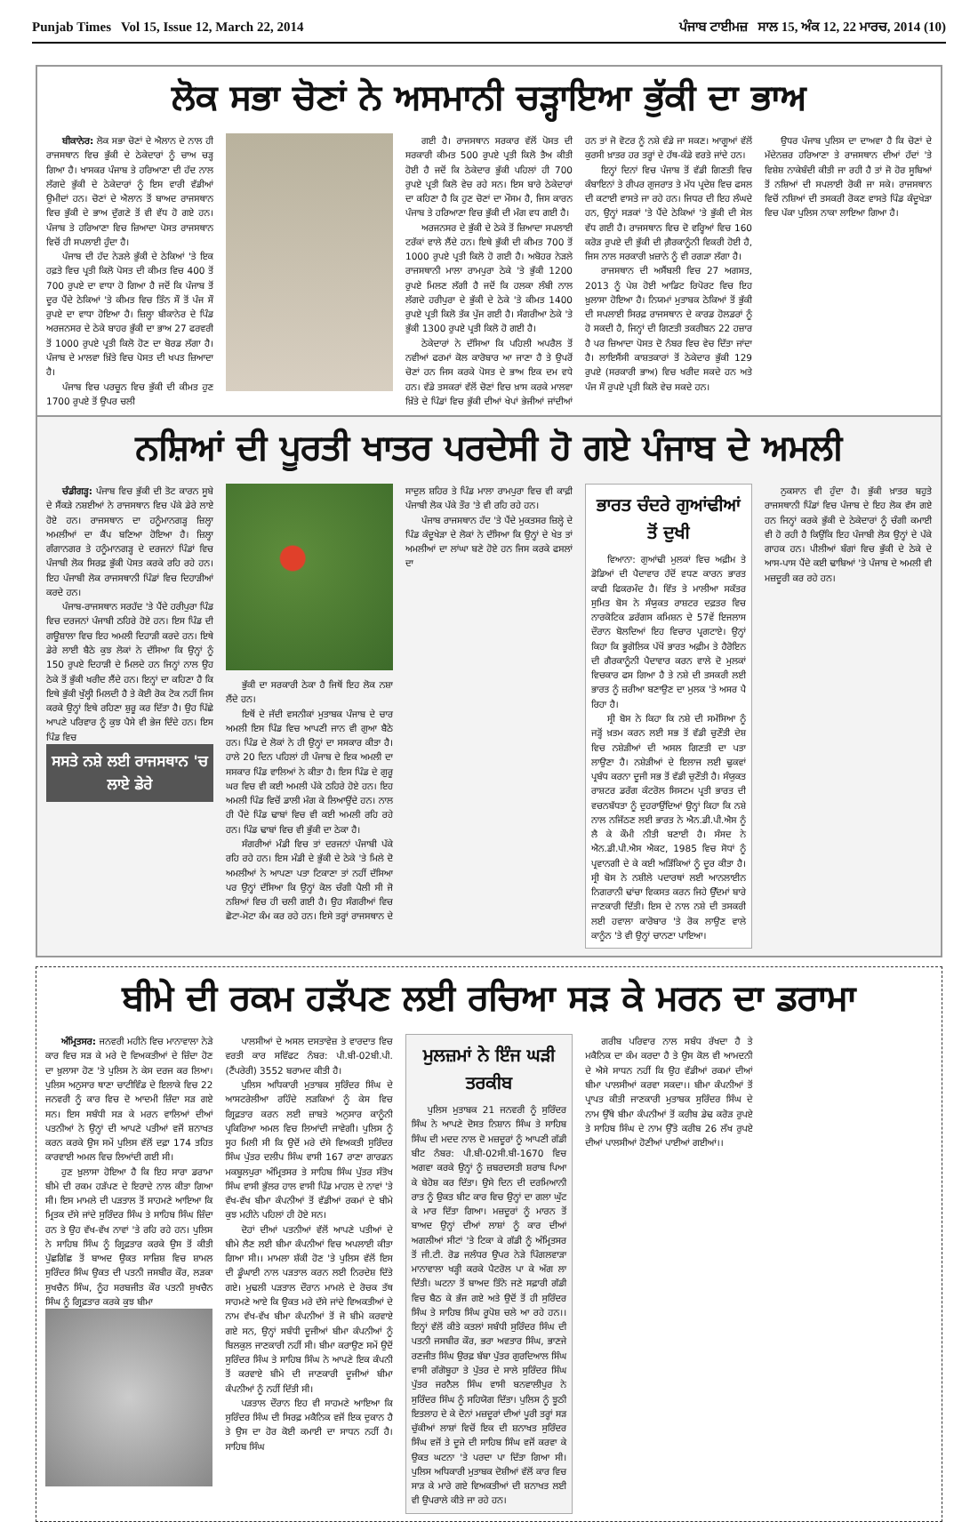Punjab Times Vol 15, Issue 12, March 22, 2014 ਪੰਜਾਬ ਟਾਈਮਜ਼ ਸਾਲ 15, ਅੰਕ 12, 22 ਮਾਰਚ, 2014 (10)
ਲੋਕ ਸਭਾ ਚੋਣਾਂ ਨੇ ਅਸਮਾਨੀ ਚੜ੍ਹਾਇਆ ਭੁੱਕੀ ਦਾ ਭਾਅ
ਬੀਕਾਨੇਰ: ਲੋਕ ਸਭਾ ਚੋਣਾਂ ਦੇ ਐਲਾਨ ਦੇ ਨਾਲ ਹੀ ਰਾਜਸਥਾਨ ਵਿਚ ਭੁੱਕੀ ਦੇ ਠੇਕੇਦਾਰਾਂ ਨੂੰ ਚਾਅ ਚੜ੍ਹ ਗਿਆ ਹੈ। ਖਾਸਕਰ ਪੰਜਾਬ ਤੇ ਹਰਿਆਣਾ ਦੀ ਹੱਦ ਨਾਲ ਲੱਗਦੇ ਭੁੱਕੀ ਦੇ ਠੇਕੇਦਾਰਾਂ ਨੂੰ ਇਸ ਵਾਰੀ ਵੱਡੀਆਂ ਉਮੀਦਾਂ ਹਨ। ਚੋਣਾਂ ਦੇ ਐਲਾਨ ਤੋਂ ਬਾਅਦ ਰਾਜਸਥਾਨ ਵਿਚ ਭੁੱਕੀ ਦੇ ਭਾਅ ਦੁੱਗਣੇ ਤੋਂ ਵੀ ਵੱਧ ਹੋ ਗਏ ਹਨ। ਪੰਜਾਬ ਤੇ ਹਰਿਆਣਾ ਵਿਚ ਜ਼ਿਆਦਾ ਪੋਸਤ ਰਾਜਸਥਾਨ ਵਿਚੋਂ ਹੀ ਸਪਲਾਈ ਹੁੰਦਾ ਹੈ।
ਪੰਜਾਬ ਦੀ ਹੱਦ ਨੇੜਲੇ ਭੁੱਕੀ ਦੇ ਠੇਕਿਆਂ 'ਤੇ ਇਕ ਹਫ਼ਤੇ ਵਿਚ ਪ੍ਰਤੀ ਕਿਲੋ ਪੋਸਤ ਦੀ ਕੀਮਤ ਵਿਚ 400 ਤੋਂ 700 ਰੁਪਏ ਦਾ ਵਾਧਾ ਹੋ ਗਿਆ ਹੈ ਜਦੋਂ ਕਿ ਪੰਜਾਬ ਤੋਂ ਦੂਰ ਪੈਂਦੇ ਠੇਕਿਆਂ 'ਤੇ ਕੀਮਤ ਵਿਚ ਤਿੰਨ ਸੌ ਤੋਂ ਪੰਜ ਸੌ ਰੁਪਏ ਦਾ ਵਾਧਾ ਹੋਇਆ ਹੈ। ਜ਼ਿਲ੍ਹਾ ਬੀਕਾਨੇਰ ਦੇ ਪਿੰਡ ਅਰਜਨਸਰ ਦੇ ਠੇਕੇ ਬਾਹਰ ਭੁੱਕੀ ਦਾ ਭਾਅ 27 ਫਰਵਰੀ ਤੋਂ 1000 ਰੁਪਏ ਪ੍ਰਤੀ ਕਿਲੋ ਹੋਣ ਦਾ ਬੋਰਡ ਲੱਗਾ ਹੈ। ਪੰਜਾਬ ਦੇ ਮਾਲਵਾ ਖ਼ਿੱਤੇ ਵਿਚ ਪੋਸਤ ਦੀ ਖਪਤ ਜ਼ਿਆਦਾ ਹੈ।
ਪੰਜਾਬ ਵਿਚ ਪਰਚੂਨ ਵਿਚ ਭੁੱਕੀ ਦੀ ਕੀਮਤ ਹੁਣ 1700 ਰੁਪਏ ਤੋਂ ਉਪਰ ਚਲੀ
ਗਈ ਹੈ। ਰਾਜਸਥਾਨ ਸਰਕਾਰ ਵੱਲੋਂ ਪੋਸਤ ਦੀ ਸਰਕਾਰੀ ਕੀਮਤ 500 ਰੁਪਏ ਪ੍ਰਤੀ ਕਿਲੋ ਤੈਅ ਕੀਤੀ ਹੋਈ ਹੈ ਜਦੋਂ ਕਿ ਠੇਕੇਦਾਰ ਭੁੱਕੀ ਪਹਿਲਾਂ ਹੀ 700 ਰੁਪਏ ਪ੍ਰਤੀ ਕਿਲੋ ਵੇਚ ਰਹੇ ਸਨ। ਇਸ ਬਾਰੇ ਠੇਕੇਦਾਰਾਂ ਦਾ ਕਹਿਣਾ ਹੈ ਕਿ ਹੁਣ ਚੋਣਾਂ ਦਾ ਮੌਸਮ ਹੈ, ਜਿਸ ਕਾਰਨ ਪੰਜਾਬ ਤੇ ਹਰਿਆਣਾ ਵਿਚ ਭੁੱਕੀ ਦੀ ਮੰਗ ਵਧ ਗਈ ਹੈ।
ਅਰਜਨਸਰ ਦੇ ਭੁੱਕੀ ਦੇ ਠੇਕੇ ਤੋਂ ਜ਼ਿਆਦਾ ਸਪਲਾਈ ਟਰੱਕਾਂ ਵਾਲੇ ਲੈਂਦੇ ਹਨ। ਇਥੇ ਭੁੱਕੀ ਦੀ ਕੀਮਤ 700 ਤੋਂ 1000 ਰੁਪਏ ਪ੍ਰਤੀ ਕਿਲੋ ਹੋ ਗਈ ਹੈ। ਅਬੋਹਰ ਨੇੜਲੇ ਰਾਜਸਥਾਨੀ ਮਾਲਾ ਰਾਮਪੁਰਾ ਠੇਕੇ 'ਤੇ ਭੁੱਕੀ 1200 ਰੁਪਏ ਮਿਲਣ ਲੱਗੀ ਹੈ ਜਦੋਂ ਕਿ ਹਲਕਾ ਲੰਬੀ ਨਾਲ ਲੱਗਦੇ ਹਰੀਪੁਰਾ ਦੇ ਭੁੱਕੀ ਦੇ ਠੇਕੇ 'ਤੇ ਕੀਮਤ 1400 ਰੁਪਏ ਪ੍ਰਤੀ ਕਿਲੋ ਤੱਕ ਪੁੱਜ ਗਈ ਹੈ। ਸੰਗਰੀਆ ਠੇਕੇ 'ਤੇ ਭੁੱਕੀ 1300 ਰੁਪਏ ਪ੍ਰਤੀ ਕਿਲੋ ਹੋ ਗਈ ਹੈ।
ਠੇਕੇਦਾਰਾਂ ਨੇ ਦੱਸਿਆ ਕਿ ਪਹਿਲੀ ਅਪਰੈਲ ਤੋਂ ਨਵੀਆਂ ਫਰਮਾਂ ਕੋਲ ਕਾਰੋਬਾਰ ਆ ਜਾਣਾ ਹੈ ਤੇ ਉਪਰੋਂ ਚੋਣਾਂ ਹਨ ਜਿਸ ਕਰਕੇ ਪੋਸਤ ਦੇ ਭਾਅ ਇਕ ਦਮ ਵਧੇ ਹਨ। ਵੱਡੇ ਤਸਕਰਾਂ ਵੱਲੋਂ ਚੋਣਾਂ ਵਿਚ ਖ਼ਾਸ ਕਰਕੇ ਮਾਲਵਾ ਖ਼ਿੱਤੇ ਦੇ ਪਿੰਡਾਂ ਵਿਚ ਭੁੱਕੀ ਦੀਆਂ ਖੇਪਾਂ ਭੇਜੀਆਂ ਜਾਂਦੀਆਂ ਹਨ ਤਾਂ ਜੋ ਵੋਟਰ ਨੂੰ ਨਸ਼ੇ ਵੰਡੇ ਜਾ ਸਕਣ। ਆਗੂਆਂ ਵੱਲੋਂ ਕੁਰਸੀ ਖ਼ਾਤਰ ਹਰ ਤਰ੍ਹਾਂ ਦੇ ਹੱਥ-ਕੰਡੇ ਵਰਤੇ ਜਾਂਦੇ ਹਨ।
ਇਨ੍ਹਾਂ ਦਿਨਾਂ ਵਿਚ ਪੰਜਾਬ ਤੋਂ ਵੱਡੀ ਗਿਣਤੀ ਵਿਚ ਕੰਬਾਇਨਾਂ ਤੇ ਰੀਪਰ ਗੁਜਰਾਤ ਤੇ ਮੱਧ ਪ੍ਰਦੇਸ਼ ਵਿਚ ਫਸਲ ਦੀ ਕਟਾਈ ਵਾਸਤੇ ਜਾ ਰਹੇ ਹਨ। ਜਿਧਰ ਦੀ ਇਹ ਲੰਘਦੇ ਹਨ, ਉਨ੍ਹਾਂ ਸੜਕਾਂ 'ਤੇ ਪੈਂਦੇ ਠੇਕਿਆਂ 'ਤੇ ਭੁੱਕੀ ਦੀ ਸੇਲ ਵੱਧ ਗਈ ਹੈ। ਰਾਜਸਥਾਨ ਵਿਚ ਦੋ ਵਰ੍ਹਿਆਂ ਵਿਚ 160 ਕਰੋੜ ਰੁਪਏ ਦੀ ਭੁੱਕੀ ਦੀ ਗ਼ੈਰਕਾਨੂੰਨੀ ਵਿਕਰੀ ਹੋਈ ਹੈ, ਜਿਸ ਨਾਲ ਸਰਕਾਰੀ ਖ਼ਜ਼ਾਨੇ ਨੂੰ ਵੀ ਰਗੜਾ ਲੱਗਾ ਹੈ।
ਰਾਜਸਥਾਨ ਦੀ ਅਸੈਂਬਲੀ ਵਿਚ 27 ਅਗਸਤ, 2013 ਨੂੰ ਪੇਸ਼ ਹੋਈ ਆਡਿਟ ਰਿਪੋਰਟ ਵਿਚ ਇਹ ਖ਼ੁਲਾਸਾ ਹੋਇਆ ਹੈ। ਨਿਯਮਾਂ ਮੁਤਾਬਕ ਠੇਕਿਆਂ ਤੋਂ ਭੁੱਕੀ ਦੀ ਸਪਲਾਈ ਸਿਰਫ਼ ਰਾਜਸਥਾਨ ਦੇ ਕਾਰਡ ਹੋਲਡਰਾਂ ਨੂੰ ਹੋ ਸਕਦੀ ਹੈ, ਜਿਨ੍ਹਾਂ ਦੀ ਗਿਣਤੀ ਤਕਰੀਬਨ 22 ਹਜ਼ਾਰ ਹੈ ਪਰ ਜ਼ਿਆਦਾ ਪੋਸਤ ਦੋ ਨੰਬਰ ਵਿਚ ਵੇਚ ਦਿੱਤਾ ਜਾਂਦਾ ਹੈ। ਲਾਇਸੈਂਸੀ ਕਾਸ਼ਤਕਾਰਾਂ ਤੋਂ ਠੇਕੇਦਾਰ ਭੁੱਕੀ 129 ਰੁਪਏ (ਸਰਕਾਰੀ ਭਾਅ) ਵਿਚ ਖਰੀਦ ਸਕਦੇ ਹਨ ਅਤੇ ਪੰਜ ਸੌ ਰੁਪਏ ਪ੍ਰਤੀ ਕਿਲੋ ਵੇਚ ਸਕਦੇ ਹਨ।
ਉਧਰ ਪੰਜਾਬ ਪੁਲਿਸ ਦਾ ਦਾਅਵਾ ਹੈ ਕਿ ਚੋਣਾਂ ਦੇ ਮੱਦੇਨਜ਼ਰ ਹਰਿਆਣਾ ਤੇ ਰਾਜਸਥਾਨ ਦੀਆਂ ਹੱਦਾਂ 'ਤੇ ਵਿਸ਼ੇਸ਼ ਨਾਕੇਬੰਦੀ ਕੀਤੀ ਜਾ ਰਹੀ ਹੈ ਤਾਂ ਜੋ ਹੋਰ ਸੂਬਿਆਂ ਤੋਂ ਨਸ਼ਿਆਂ ਦੀ ਸਪਲਾਈ ਰੋਕੀ ਜਾ ਸਕੇ। ਰਾਜਸਥਾਨ ਵਿਚੋਂ ਨਸ਼ਿਆਂ ਦੀ ਤਸਕਰੀ ਰੋਕਣ ਵਾਸਤੇ ਪਿੰਡ ਕੰਦੂਖੇੜਾ ਵਿਚ ਪੱਕਾ ਪੁਲਿਸ ਨਾਕਾ ਲਾਇਆ ਗਿਆ ਹੈ।
ਨਸ਼ਿਆਂ ਦੀ ਪੂਰਤੀ ਖਾਤਰ ਪਰਦੇਸੀ ਹੋ ਗਏ ਪੰਜਾਬ ਦੇ ਅਮਲੀ
ਚੰਡੀਗੜ੍ਹ: ਪੰਜਾਬ ਵਿਚ ਭੁੱਕੀ ਦੀ ਤੋਟ ਕਾਰਨ ਸੂਬੇ ਦੇ ਸੈਂਕੜੇ ਨਸ਼ਈਆਂ ਨੇ ਰਾਜਸਥਾਨ ਵਿਚ ਪੱਕੇ ਡੇਰੇ ਲਾਏ ਹੋਏ ਹਨ। ਰਾਜਸਥਾਨ ਦਾ ਹਨੂੰਮਾਨਗੜ੍ਹ ਜ਼ਿਲ੍ਹਾ ਅਮਲੀਆਂ ਦਾ ਕੈਂਪ ਬਣਿਆ ਹੋਇਆ ਹੈ। ਜ਼ਿਲ੍ਹਾ ਗੰਗਾਨਗਰ ਤੇ ਹਨੂੰਮਾਨਗੜ੍ਹ ਦੇ ਦਰਜਨਾਂ ਪਿੰਡਾਂ ਵਿਚ ਪੰਜਾਬੀ ਲੋਕ ਸਿਰਫ਼ ਭੁੱਕੀ ਪੋਸਤ ਕਰਕੇ ਰਹਿ ਰਹੇ ਹਨ। ਇਹ ਪੰਜਾਬੀ ਲੋਕ ਰਾਜਸਥਾਨੀ ਪਿੰਡਾਂ ਵਿਚ ਦਿਹਾੜੀਆਂ ਕਰਦੇ ਹਨ।
ਪੰਜਾਬ-ਰਾਜਸਥਾਨ ਸਰਹੱਦ 'ਤੇ ਪੈਂਦੇ ਹਰੀਪੁਰਾ ਪਿੰਡ ਵਿਚ ਦਰਜਨਾਂ ਪੰਜਾਬੀ ਠਹਿਰੇ ਹੋਏ ਹਨ। ਇਸ ਪਿੰਡ ਦੀ ਗਊਸ਼ਾਲਾ ਵਿਚ ਇਹ ਅਮਲੀ ਦਿਹਾੜੀ ਕਰਦੇ ਹਨ। ਇਥੇ ਡੇਰੇ ਲਾਈ ਬੈਠੇ ਕੁਝ ਲੋਕਾਂ ਨੇ ਦੱਸਿਆ ਕਿ ਉਨ੍ਹਾਂ ਨੂੰ 150 ਰੁਪਏ ਦਿਹਾੜੀ ਦੇ ਮਿਲਦੇ ਹਨ ਜਿਨ੍ਹਾਂ ਨਾਲ ਉਹ ਠੇਕੇ ਤੋਂ ਭੁੱਕੀ ਖਰੀਦ ਲੈਂਦੇ ਹਨ। ਇਨ੍ਹਾਂ ਦਾ ਕਹਿਣਾ ਹੈ ਕਿ ਇਥੇ ਭੁੱਕੀ ਖੁੱਲ੍ਹੀ ਮਿਲਦੀ ਹੈ ਤੇ ਕੋਈ ਰੋਕ ਟੋਕ ਨਹੀਂ ਜਿਸ ਕਰਕੇ ਉਨ੍ਹਾਂ ਇਥੇ ਰਹਿਣਾ ਸ਼ੁਰੂ ਕਰ ਦਿੱਤਾ ਹੈ। ਉਹ ਪਿੱਛੇ ਆਪਣੇ ਪਰਿਵਾਰ ਨੂੰ ਕੁਝ ਪੈਸੇ ਵੀ ਭੇਜ ਦਿੰਦੇ ਹਨ। ਇਸ ਪਿੰਡ ਵਿਚ
ਸਸਤੇ ਨਸ਼ੇ ਲਈ ਰਾਜਸਥਾਨ 'ਚ ਲਾਏ ਡੇਰੇ
ਭੁੱਕੀ ਦਾ ਸਰਕਾਰੀ ਠੇਕਾ ਹੈ ਜਿਥੋਂ ਇਹ ਲੋਕ ਨਸ਼ਾ ਲੈਂਦੇ ਹਨ।
ਇਥੋਂ ਦੇ ਜੱਦੀ ਵਸਨੀਕਾਂ ਮੁਤਾਬਕ ਪੰਜਾਬ ਦੇ ਚਾਰ ਅਮਲੀ ਇਸ ਪਿੰਡ ਵਿਚ ਆਪਣੀ ਜਾਨ ਵੀ ਗੁਆ ਬੈਠੇ ਹਨ। ਪਿੰਡ ਦੇ ਲੋਕਾਂ ਨੇ ਹੀ ਉਨ੍ਹਾਂ ਦਾ ਸਸਕਾਰ ਕੀਤਾ ਹੈ। ਹਾਲੇ 20 ਦਿਨ ਪਹਿਲਾਂ ਹੀ ਪੰਜਾਬ ਦੇ ਇਕ ਅਮਲੀ ਦਾ ਸਸਕਾਰ ਪਿੰਡ ਵਾਲਿਆਂ ਨੇ ਕੀਤਾ ਹੈ। ਇਸ ਪਿੰਡ ਦੇ ਗੁਰੂ ਘਰ ਵਿਚ ਵੀ ਕਈ ਅਮਲੀ ਪੱਕੇ ਠਹਿਰੇ ਹੋਏ ਹਨ। ਇਹ ਅਮਲੀ ਪਿੰਡ ਵਿਚੋਂ ਡਾਲੀ ਮੰਗ ਕੇ ਲਿਆਉਂਦੇ ਹਨ। ਨਾਲ ਹੀ ਪੈਂਦੇ ਪਿੰਡ ਢਾਬਾਂ ਵਿਚ ਵੀ ਕਈ ਅਮਲੀ ਰਹਿ ਰਹੇ ਹਨ। ਪਿੰਡ ਢਾਬਾਂ ਵਿਚ ਵੀ ਭੁੱਕੀ ਦਾ ਠੇਕਾ ਹੈ।
ਸੰਗਰੀਆਂ ਮੰਡੀ ਵਿਚ ਤਾਂ ਦਰਜਨਾਂ ਪੰਜਾਬੀ ਪੱਕੇ ਰਹਿ ਰਹੇ ਹਨ। ਇਸ ਮੰਡੀ ਦੇ ਭੁੱਕੀ ਦੇ ਠੇਕੇ 'ਤੇ ਮਿਲੇ ਦੋ ਅਮਲੀਆਂ ਨੇ ਆਪਣਾ ਪਤਾ ਟਿਕਾਣਾ ਤਾਂ ਨਹੀਂ ਦੱਸਿਆ ਪਰ ਉਨ੍ਹਾਂ ਦੱਸਿਆ ਕਿ ਉਨ੍ਹਾਂ ਕੋਲ ਚੰਗੀ ਪੈਲੀ ਸੀ ਜੋ ਨਸ਼ਿਆਂ ਵਿਚ ਹੀ ਚਲੀ ਗਈ ਹੈ। ਉਹ ਸੰਗਰੀਆਂ ਵਿਚ ਛੋਟਾ-ਮੋਟਾ ਕੰਮ ਕਰ ਰਹੇ ਹਨ। ਇਸੇ ਤਰ੍ਹਾਂ ਰਾਜਸਥਾਨ ਦੇ ਸਾਦੁਲ ਸ਼ਹਿਰ ਤੇ ਪਿੰਡ ਮਾਲਾ ਰਾਮਪੁਰਾ ਵਿਚ ਵੀ ਕਾਫ਼ੀ ਪੰਜਾਬੀ ਲੋਕ ਪੱਕੇ ਤੌਰ 'ਤੇ ਵੀ ਰਹਿ ਰਹੇ ਹਨ।
ਪੰਜਾਬ ਰਾਜਸਥਾਨ ਹੱਦ 'ਤੇ ਪੈਂਦੇ ਮੁਕਤਸਰ ਜ਼ਿਲ੍ਹੇ ਦੇ ਪਿੰਡ ਕੰਦੂਖੇੜਾ ਦੇ ਲੋਕਾਂ ਨੇ ਦੱਸਿਆ ਕਿ ਉਨ੍ਹਾਂ ਦੇ ਖੇਤ ਤਾਂ ਅਮਲੀਆਂ ਦਾ ਲਾਂਘਾ ਬਣੇ ਹੋਏ ਹਨ ਜਿਸ ਕਰਕੇ ਫਸਲਾਂ ਦਾ
ਭਾਰਤ ਚੰਦਰੇ ਗੁਆਂਢੀਆਂ ਤੋਂ ਦੁਖੀ
ਵਿਆਨਾ: ਗੁਆਂਢੀ ਮੁਲਕਾਂ ਵਿਚ ਅਫ਼ੀਮ ਤੇ ਡੋਡਿਆਂ ਦੀ ਪੈਦਾਵਾਰ ਹੱਦੋਂ ਵਧਣ ਕਾਰਨ ਭਾਰਤ ਕਾਫੀ ਫਿਕਰਮੰਦ ਹੈ। ਵਿੱਤ ਤੇ ਮਾਲੀਆ ਸਕੱਤਰ ਸੁਮਿਤ ਬੋਸ ਨੇ ਸੰਯੁਕਤ ਰਾਸ਼ਟਰ ਦਫ਼ਤਰ ਵਿਚ ਨਾਰਕੋਟਿਕ ਡਰੱਗਸ ਕਮਿਸ਼ਨ ਦੇ 57ਵੇਂ ਇਜਲਾਸ ਦੌਰਾਨ ਬੋਲਦਿਆਂ ਇਹ ਵਿਚਾਰ ਪ੍ਰਗਟਾਏ। ਉਨ੍ਹਾਂ ਕਿਹਾ ਕਿ ਭੂਗੋਲਿਕ ਪੱਖੋਂ ਭਾਰਤ ਅਫ਼ੀਮ ਤੇ ਹੈਰੋਇਨ ਦੀ ਗੈਰਕਾਨੂੰਨੀ ਪੈਦਾਵਾਰ ਕਰਨ ਵਾਲੇ ਦੋ ਮੁਲਕਾਂ ਵਿਚਕਾਰ ਫਸ ਗਿਆ ਹੈ ਤੇ ਨਸ਼ੇ ਦੀ ਤਸਕਰੀ ਲਈ ਭਾਰਤ ਨੂੰ ਜ਼ਰੀਆ ਬਣਾਉਣ ਦਾ ਮੁਲਕ 'ਤੇ ਅਸਰ ਪੈ ਰਿਹਾ ਹੈ।
ਸ੍ਰੀ ਬੋਸ ਨੇ ਕਿਹਾ ਕਿ ਨਸ਼ੇ ਦੀ ਸਮੱਸਿਆ ਨੂੰ ਜੜ੍ਹੋਂ ਖ਼ਤਮ ਕਰਨ ਲਈ ਸਭ ਤੋਂ ਵੱਡੀ ਚੁਣੌਤੀ ਦੇਸ਼ ਵਿਚ ਨਸ਼ੇੜੀਆਂ ਦੀ ਅਸਲ ਗਿਣਤੀ ਦਾ ਪਤਾ ਲਾਉਣਾ ਹੈ। ਨਸ਼ੇੜੀਆਂ ਦੇ ਇਲਾਜ ਲਈ ਢੁਕਵਾਂ ਪ੍ਰਬੰਧ ਕਰਨਾ ਦੂਜੀ ਸਭ ਤੋਂ ਵੱਡੀ ਚੁਣੌਤੀ ਹੈ। ਸੰਯੁਕਤ ਰਾਸ਼ਟਰ ਡਰੱਗ ਕੰਟਰੋਲ ਸਿਸਟਮ ਪ੍ਰਤੀ ਭਾਰਤ ਦੀ ਵਚਨਬੱਧਤਾ ਨੂੰ ਦੁਹਰਾਉਂਦਿਆਂ ਉਨ੍ਹਾਂ ਕਿਹਾ ਕਿ ਨਸ਼ੇ ਨਾਲ ਨਜਿੱਠਣ ਲਈ ਭਾਰਤ ਨੇ ਐਨ.ਡੀ.ਪੀ.ਐਸ ਨੂੰ ਲੈ ਕੇ ਕੌਮੀ ਨੀਤੀ ਬਣਾਈ ਹੈ। ਸੰਸਦ ਨੇ ਐਨ.ਡੀ.ਪੀ.ਐਸ ਐਕਟ, 1985 ਵਿਚ ਸੋਧਾਂ ਨੂੰ ਪ੍ਰਵਾਨਗੀ ਦੇ ਕੇ ਕਈ ਅੜਿੱਕਿਆਂ ਨੂੰ ਦੂਰ ਕੀਤਾ ਹੈ। ਸ੍ਰੀ ਬੋਸ ਨੇ ਨਸ਼ੀਲੇ ਪਦਾਰਥਾਂ ਲਈ ਆਨਲਾਈਨ ਨਿਗਰਾਨੀ ਢਾਂਚਾ ਵਿਕਸਤ ਕਰਨ ਜਿਹੇ ਉੱਦਮਾਂ ਬਾਰੇ ਜਾਣਕਾਰੀ ਦਿੱਤੀ। ਇਸ ਦੇ ਨਾਲ ਨਸ਼ੇ ਦੀ ਤਸਕਰੀ ਲਈ ਹਵਾਲਾ ਕਾਰੋਬਾਰ 'ਤੇ ਰੋਕ ਲਾਉਣ ਵਾਲੇ ਕਾਨੂੰਨ 'ਤੇ ਵੀ ਉਨ੍ਹਾਂ ਚਾਨਣਾ ਪਾਇਆ।
ਨੁਕਸਾਨ ਵੀ ਹੁੰਦਾ ਹੈ। ਭੁੱਕੀ ਖ਼ਾਤਰ ਬਹੁਤੇ ਰਾਜਸਥਾਨੀ ਪਿੰਡਾਂ ਵਿਚ ਪੰਜਾਬ ਦੇ ਇਹ ਲੋਕ ਵੱਸ ਗਏ ਹਨ ਜਿਨ੍ਹਾਂ ਕਰਕੇ ਭੁੱਕੀ ਦੇ ਠੇਕੇਦਾਰਾਂ ਨੂੰ ਚੰਗੀ ਕਮਾਈ ਵੀ ਹੋ ਰਹੀ ਹੈ ਕਿਉਂਕਿ ਇਹ ਪੰਜਾਬੀ ਲੋਕ ਉਨ੍ਹਾਂ ਦੇ ਪੱਕੇ ਗਾਹਕ ਹਨ। ਪੀਲੀਆਂ ਬੰਗਾਂ ਵਿਚ ਭੁੱਕੀ ਦੇ ਠੇਕੇ ਦੇ ਆਸ-ਪਾਸ ਪੈਂਦੇ ਕਈ ਢਾਬਿਆਂ 'ਤੇ ਪੰਜਾਬ ਦੇ ਅਮਲੀ ਵੀ ਮਜ਼ਦੂਰੀ ਕਰ ਰਹੇ ਹਨ।
ਬੀਮੇ ਦੀ ਰਕਮ ਹੜੱਪਣ ਲਈ ਰਚਿਆ ਸੜ ਕੇ ਮਰਨ ਦਾ ਡਰਾਮਾ
ਅੰਮ੍ਰਿਤਸਰ: ਜਨਵਰੀ ਮਹੀਨੇ ਵਿਚ ਮਾਨਾਵਾਲਾ ਨੇੜੇ ਕਾਰ ਵਿਚ ਸੜ ਕੇ ਮਰੇ ਦੋ ਵਿਅਕਤੀਆਂ ਦੇ ਜ਼ਿੰਦਾ ਹੋਣ ਦਾ ਖ਼ੁਲਾਸਾ ਹੋਣ 'ਤੇ ਪੁਲਿਸ ਨੇ ਕੇਸ ਦਰਜ ਕਰ ਲਿਆ। ਪੁਲਿਸ ਅਨੁਸਾਰ ਥਾਣਾ ਚਾਟੀਵਿੰਡ ਦੇ ਇਲਾਕੇ ਵਿਚ 22 ਜਨਵਰੀ ਨੂੰ ਕਾਰ ਵਿਚ ਦੋ ਆਦਮੀ ਜ਼ਿੰਦਾ ਸੜ ਗਏ ਸਨ। ਇਸ ਸਬੰਧੀ ਸੜ ਕੇ ਮਰਨ ਵਾਲਿਆਂ ਦੀਆਂ ਪਤਨੀਆਂ ਨੇ ਉਨ੍ਹਾਂ ਦੀ ਆਪਣੇ ਪਤੀਆਂ ਵਜੋਂ ਸ਼ਨਾਖਤ ਕਰਨ ਕਰਕੇ ਉਸ ਸਮੇਂ ਪੁਲਿਸ ਵੱਲੋਂ ਦਫ਼ਾ 174 ਤਹਿਤ ਕਾਰਵਾਈ ਅਮਲ ਵਿਚ ਲਿਆਂਦੀ ਗਈ ਸੀ।
ਹੁਣ ਖ਼ੁਲਾਸਾ ਹੋਇਆ ਹੈ ਕਿ ਇਹ ਸਾਰਾ ਡਰਾਮਾ ਬੀਮੇ ਦੀ ਰਕਮ ਹੜੱਪਣ ਦੇ ਇਰਾਦੇ ਨਾਲ ਕੀਤਾ ਗਿਆ ਸੀ। ਇਸ ਮਾਮਲੇ ਦੀ ਪੜਤਾਲ ਤੋਂ ਸਾਹਮਣੇ ਆਇਆ ਕਿ ਮ੍ਰਿਤਕ ਦੱਸੇ ਜਾਂਦੇ ਸੁਰਿੰਦਰ ਸਿੰਘ ਤੇ ਸਾਹਿਬ ਸਿੰਘ ਜ਼ਿੰਦਾ ਹਨ ਤੇ ਉਹ ਵੱਖ-ਵੱਖ ਨਾਵਾਂ 'ਤੇ ਰਹਿ ਰਹੇ ਹਨ। ਪੁਲਿਸ ਨੇ ਸਾਹਿਬ ਸਿੰਘ ਨੂੰ ਗ੍ਰਿਫ਼ਤਾਰ ਕਰਕੇ ਉਸ ਤੋਂ ਕੀਤੀ ਪੁੱਛਗਿੱਛ ਤੋਂ ਬਾਅਦ ਉਕਤ ਸਾਜ਼ਿਸ਼ ਵਿਚ ਸ਼ਾਮਲ ਸੁਰਿੰਦਰ ਸਿੰਘ ਉਕਤ ਦੀ ਪਤਨੀ ਜਸਬੀਰ ਕੌਰ, ਲੜਕਾ ਸੁਖਚੈਨ ਸਿੰਘ, ਨੂੰਹ ਸਰਬਜੀਤ ਕੌਰ ਪਤਨੀ ਸੁਖਚੈਨ ਸਿੰਘ ਨੂੰ ਗ੍ਰਿਫ਼ਤਾਰ ਕਰਕੇ ਕੁਝ ਬੀਮਾ
ਪਾਲਸੀਆਂ ਦੇ ਅਸਲ ਦਸਤਾਵੇਜ਼ ਤੇ ਵਾਰਦਾਤ ਵਿਚ ਵਰਤੀ ਕਾਰ ਸਵਿੱਫਟ ਨੰਬਰ: ਪੀ.ਬੀ-02ਬੀ.ਪੀ.(ਟੈਂਪਰੇਰੀ) 3552 ਬਰਾਮਦ ਕੀਤੀ ਹੈ।
ਪੁਲਿਸ ਅਧਿਕਾਰੀ ਮੁਤਾਬਕ ਸੁਰਿੰਦਰ ਸਿੰਘ ਦੇ ਆਸਟਰੇਲੀਆ ਰਹਿੰਦੇ ਲੜਕਿਆਂ ਨੂੰ ਕੇਸ ਵਿਚ ਗ੍ਰਿਫ਼ਤਾਰ ਕਰਨ ਲਈ ਜ਼ਾਬਤੇ ਅਨੁਸਾਰ ਕਾਨੂੰਨੀ ਪ੍ਰਕਿਰਿਆ ਅਮਲ ਵਿਚ ਲਿਆਂਦੀ ਜਾਵੇਗੀ। ਪੁਲਿਸ ਨੂੰ ਸੂਹ ਮਿਲੀ ਸੀ ਕਿ ਉਦੋਂ ਮਰੇ ਦੱਸੇ ਵਿਅਕਤੀ ਸੁਰਿੰਦਰ ਸਿੰਘ ਪੁੱਤਰ ਦਲੀਪ ਸਿੰਘ ਵਾਸੀ 167 ਰਾਣਾ ਗਾਰਡਨ ਮਕਬੂਲਪੁਰਾ ਅੰਮ੍ਰਿਤਸਰ ਤੇ ਸਾਹਿਬ ਸਿੰਘ ਪੁੱਤਰ ਸੰਤੋਖ ਸਿੰਘ ਵਾਸੀ ਭੁੱਲਰ ਹਾਲ ਵਾਸੀ ਪਿੰਡ ਮਾਹਲ ਦੇ ਨਾਵਾਂ 'ਤੇ ਵੱਖ-ਵੱਖ ਬੀਮਾ ਕੰਪਨੀਆਂ ਤੋਂ ਵੱਡੀਆਂ ਰਕਮਾਂ ਦੇ ਬੀਮੇ ਕੁਝ ਮਹੀਨੇ ਪਹਿਲਾਂ ਹੀ ਹੋਏ ਸਨ।
ਦੋਹਾਂ ਦੀਆਂ ਪਤਨੀਆਂ ਵੱਲੋਂ ਆਪਣੇ ਪਤੀਆਂ ਦੇ ਬੀਮੇ ਲੈਣ ਲਈ ਬੀਮਾ ਕੰਪਨੀਆਂ ਵਿਚ ਅਪਲਾਈ ਕੀਤਾ ਗਿਆ ਸੀ।। ਮਾਮਲਾ ਸ਼ੱਕੀ ਹੋਣ 'ਤੇ ਪੁਲਿਸ ਵੱਲੋਂ ਇਸ ਦੀ ਡੂੰਘਾਈ ਨਾਲ ਪੜਤਾਲ ਕਰਨ ਲਈ ਨਿਰਦੇਸ਼ ਦਿੱਤੇ ਗਏ। ਮੁਢਲੀ ਪੜਤਾਲ ਦੌਰਾਨ ਮਾਮਲੇ ਦੇ ਰੋਚਕ ਤੱਥ ਸਾਹਮਣੇ ਆਏ ਕਿ ਉਕਤ ਮਰੇ ਦੱਸੇ ਜਾਂਦੇ ਵਿਅਕਤੀਆਂ ਦੇ ਨਾਮ ਵੱਖ-ਵੱਖ ਬੀਮਾ ਕੰਪਨੀਆਂ ਤੋਂ ਜੋ ਬੀਮੇ ਕਰਵਾਏ ਗਏ ਸਨ, ਉਨ੍ਹਾਂ ਸਬੰਧੀ ਦੂਜੀਆਂ ਬੀਮਾ ਕੰਪਨੀਆਂ ਨੂੰ ਬਿਲਕੁਲ ਜਾਣਕਾਰੀ ਨਹੀਂ ਸੀ। ਬੀਮਾ ਕਰਾਉਣ ਸਮੇਂ ਉਦੋਂ ਸੁਰਿੰਦਰ ਸਿੰਘ ਤੇ ਸਾਹਿਬ ਸਿੰਘ ਨੇ ਆਪਣੇ ਇਕ ਕੰਪਨੀ ਤੋਂ ਕਰਵਾਏ ਬੀਮੇ ਦੀ ਜਾਣਕਾਰੀ ਦੂਜੀਆਂ ਬੀਮਾ ਕੰਪਨੀਆਂ ਨੂੰ ਨਹੀਂ ਦਿੱਤੀ ਸੀ।
ਪੜਤਾਲ ਦੌਰਾਨ ਇਹ ਵੀ ਸਾਹਮਣੇ ਆਇਆ ਕਿ ਸੁਰਿੰਦਰ ਸਿੰਘ ਦੀ ਸਿਰਫ਼ ਮਕੈਨਿਕ ਵਜੋਂ ਇਕ ਦੁਕਾਨ ਹੈ ਤੇ ਉਸ ਦਾ ਹੋਰ ਕੋਈ ਕਮਾਈ ਦਾ ਸਾਧਨ ਨਹੀਂ ਹੈ। ਸਾਹਿਬ ਸਿੰਘ
ਮੁਲਜ਼ਮਾਂ ਨੇ ਇੰਜ ਘੜੀ ਤਰਕੀਬ
ਪੁਲਿਸ ਮੁਤਾਬਕ 21 ਜਨਵਰੀ ਨੂੰ ਸੁਰਿੰਦਰ ਸਿੰਘ ਨੇ ਆਪਣੇ ਦੋਸਤ ਨਿਸ਼ਾਨ ਸਿੰਘ ਤੇ ਸਾਹਿਬ ਸਿੰਘ ਦੀ ਮਦਦ ਨਾਲ ਦੋ ਮਜ਼ਦੂਰਾਂ ਨੂੰ ਆਪਣੀ ਗੱਡੀ ਬੀਟ ਨੰਬਰ: ਪੀ.ਬੀ-02ਸੀ.ਬੀ-1670 ਵਿਚ ਅਗਵਾ ਕਰਕੇ ਉਨ੍ਹਾਂ ਨੂੰ ਜ਼ਬਰਦਸਤੀ ਸ਼ਰਾਬ ਪਿਆ ਕੇ ਬੇਹੋਸ਼ ਕਰ ਦਿੱਤਾ। ਉਸੇ ਦਿਨ ਦੀ ਦਰਮਿਆਨੀ ਰਾਤ ਨੂੰ ਉਕਤ ਬੀਟ ਕਾਰ ਵਿਚ ਉਨ੍ਹਾਂ ਦਾ ਗਲਾ ਘੁੱਟ ਕੇ ਮਾਰ ਦਿੱਤਾ ਗਿਆ। ਮਜ਼ਦੂਰਾਂ ਨੂੰ ਮਾਰਨ ਤੋਂ ਬਾਅਦ ਉਨ੍ਹਾਂ ਦੀਆਂ ਲਾਸ਼ਾਂ ਨੂੰ ਕਾਰ ਦੀਆਂ ਅਗਲੀਆਂ ਸੀਟਾਂ 'ਤੇ ਟਿਕਾ ਕੇ ਗੱਡੀ ਨੂੰ ਅੰਮ੍ਰਿਤਸਰ ਤੋਂ ਜੀ.ਟੀ. ਰੋਡ ਜਲੰਧਰ ਉਪਰ ਨੇੜੇ ਪਿੰਗਲਵਾੜਾ ਮਾਨਾਵਾਲਾ ਖੜ੍ਹੀ ਕਰਕੇ ਪੈਟਰੋਲ ਪਾ ਕੇ ਅੱਗ ਲਾ ਦਿੱਤੀ। ਘਟਨਾ ਤੋਂ ਬਾਅਦ ਤਿੰਨੇ ਜਣੇ ਸਫ਼ਾਰੀ ਗੱਡੀ ਵਿਚ ਬੈਠ ਕੇ ਭੱਜ ਗਏ ਅਤੇ ਉਦੋਂ ਤੋਂ ਹੀ ਸੁਰਿੰਦਰ ਸਿੰਘ ਤੇ ਸਾਹਿਬ ਸਿੰਘ ਰੂਪੋਸ਼ ਚਲੇ ਆ ਰਹੇ ਹਨ।। ਇਨ੍ਹਾਂ ਵੱਲੋਂ ਕੀਤੇ ਕਤਲਾਂ ਸਬੰਧੀ ਸੁਰਿੰਦਰ ਸਿੰਘ ਦੀ ਪਤਨੀ ਜਸਬੀਰ ਕੌਰ, ਭਰਾ ਅਵਤਾਰ ਸਿੰਘ, ਭਾਣਜੇ ਰਣਜੀਤ ਸਿੰਘ ਉਰਫ਼ ਬੱਬਾ ਪੁੱਤਰ ਗੁਰਦਿਆਲ ਸਿੰਘ ਵਾਸੀ ਗੱਗੋਬੂਹਾ ਤੇ ਪੁੱਤਰ ਦੇ ਸਾਲੇ ਸੁਰਿੰਦਰ ਸਿੰਘ ਪੁੱਤਰ ਜਰਨੈਲ ਸਿੰਘ ਵਾਸੀ ਬਨਵਾਲੀਪੁਰ ਨੇ ਸੁਰਿੰਦਰ ਸਿੰਘ ਨੂੰ ਸਹਿਯੋਗ ਦਿੱਤਾ। ਪੁਲਿਸ ਨੂੰ ਝੂਠੀ ਇਤਲਾਹ ਦੇ ਕੇ ਦੋਨਾਂ ਮਜ਼ਦੂਰਾਂ ਦੀਆਂ ਪੂਰੀ ਤਰ੍ਹਾਂ ਸੜ ਚੁੱਕੀਆਂ ਲਾਸ਼ਾਂ ਵਿਚੋਂ ਇਕ ਦੀ ਸ਼ਨਾਖਤ ਸੁਰਿੰਦਰ ਸਿੰਘ ਵਜੋਂ ਤੇ ਦੂਜੇ ਦੀ ਸਾਹਿਬ ਸਿੰਘ ਵਜੋਂ ਕਰਵਾ ਕੇ ਉਕਤ ਘਟਨਾ 'ਤੇ ਪਰਦਾ ਪਾ ਦਿੱਤਾ ਗਿਆ ਸੀ। ਪੁਲਿਸ ਅਧਿਕਾਰੀ ਮੁਤਾਬਕ ਦੋਸ਼ੀਆਂ ਵੱਲੋਂ ਕਾਰ ਵਿਚ ਸਾੜ ਕੇ ਮਾਰੇ ਗਏ ਵਿਅਕਤੀਆਂ ਦੀ ਸ਼ਨਾਖਤ ਲਈ ਵੀ ਉਪਰਾਲੇ ਕੀਤੇ ਜਾ ਰਹੇ ਹਨ।
ਗਰੀਬ ਪਰਿਵਾਰ ਨਾਲ ਸਬੰਧ ਰੱਖਦਾ ਹੈ ਤੇ ਮਕੈਨਿਕ ਦਾ ਕੰਮ ਕਰਦਾ ਹੈ ਤੇ ਉਸ ਕੋਲ ਵੀ ਆਮਦਨੀ ਦੇ ਐਸੇ ਸਾਧਨ ਨਹੀਂ ਕਿ ਉਹ ਵੱਡੀਆਂ ਰਕਮਾਂ ਦੀਆਂ ਬੀਮਾ ਪਾਲਸੀਆਂ ਕਰਵਾ ਸਕਦਾ।। ਬੀਮਾ ਕੰਪਨੀਆਂ ਤੋਂ ਪ੍ਰਾਪਤ ਕੀਤੀ ਜਾਣਕਾਰੀ ਮੁਤਾਬਕ ਸੁਰਿੰਦਰ ਸਿੰਘ ਦੇ ਨਾਮ ਉੱਥੇ ਬੀਮਾ ਕੰਪਨੀਆਂ ਤੋਂ ਕਰੀਬ ਡੇਢ ਕਰੋੜ ਰੁਪਏ ਤੇ ਸਾਹਿਬ ਸਿੰਘ ਦੇ ਨਾਮ ਉੱਤੇ ਕਰੀਬ 26 ਲੱਖ ਰੁਪਏ ਦੀਆਂ ਪਾਲਸੀਆਂ ਹੋਣੀਆਂ ਪਾਈਆਂ ਗਈਆਂ।।